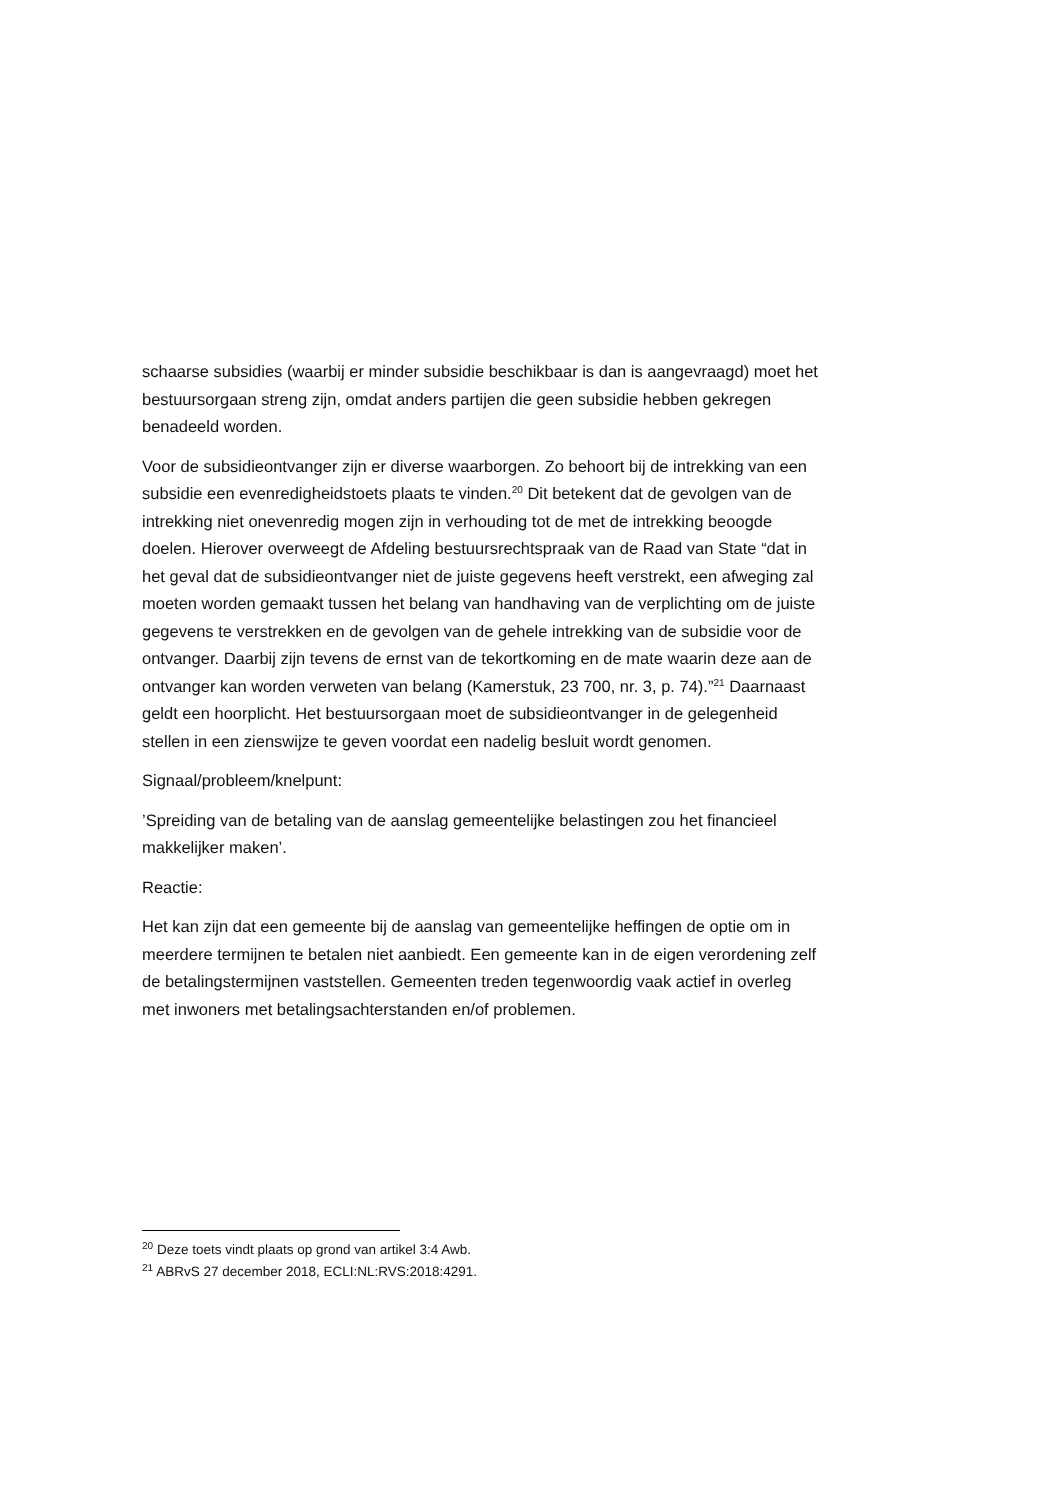schaarse subsidies (waarbij er minder subsidie beschikbaar is dan is aangevraagd) moet het bestuursorgaan streng zijn, omdat anders partijen die geen subsidie hebben gekregen benadeeld worden.
Voor de subsidieontvanger zijn er diverse waarborgen. Zo behoort bij de intrekking van een subsidie een evenredigheidstoets plaats te vinden.<sup>20</sup> Dit betekent dat de gevolgen van de intrekking niet onevenredig mogen zijn in verhouding tot de met de intrekking beoogde doelen. Hierover overweegt de Afdeling bestuursrechtspraak van de Raad van State “dat in het geval dat de subsidieontvanger niet de juiste gegevens heeft verstrekt, een afweging zal moeten worden gemaakt tussen het belang van handhaving van de verplichting om de juiste gegevens te verstrekken en de gevolgen van de gehele intrekking van de subsidie voor de ontvanger. Daarbij zijn tevens de ernst van de tekortkoming en de mate waarin deze aan de ontvanger kan worden verweten van belang (Kamerstuk, 23 700, nr. 3, p. 74).”<sup>21</sup> Daarnaast geldt een hoorplicht. Het bestuursorgaan moet de subsidieontvanger in de gelegenheid stellen in een zienswijze te geven voordat een nadelig besluit wordt genomen.
Signaal/probleem/knelpunt:
’Spreiding van de betaling van de aanslag gemeentelijke belastingen zou het financieel makkelijker maken’.
Reactie:
Het kan zijn dat een gemeente bij de aanslag van gemeentelijke heffingen de optie om in meerdere termijnen te betalen niet aanbiedt. Een gemeente kan in de eigen verordening zelf de betalingstermijnen vaststellen. Gemeenten treden tegenwoordig vaak actief in overleg met inwoners met betalingsachterstanden en/of problemen.
<sup>20</sup> Deze toets vindt plaats op grond van artikel 3:4 Awb.
<sup>21</sup> ABRvS 27 december 2018, ECLI:NL:RVS:2018:4291.